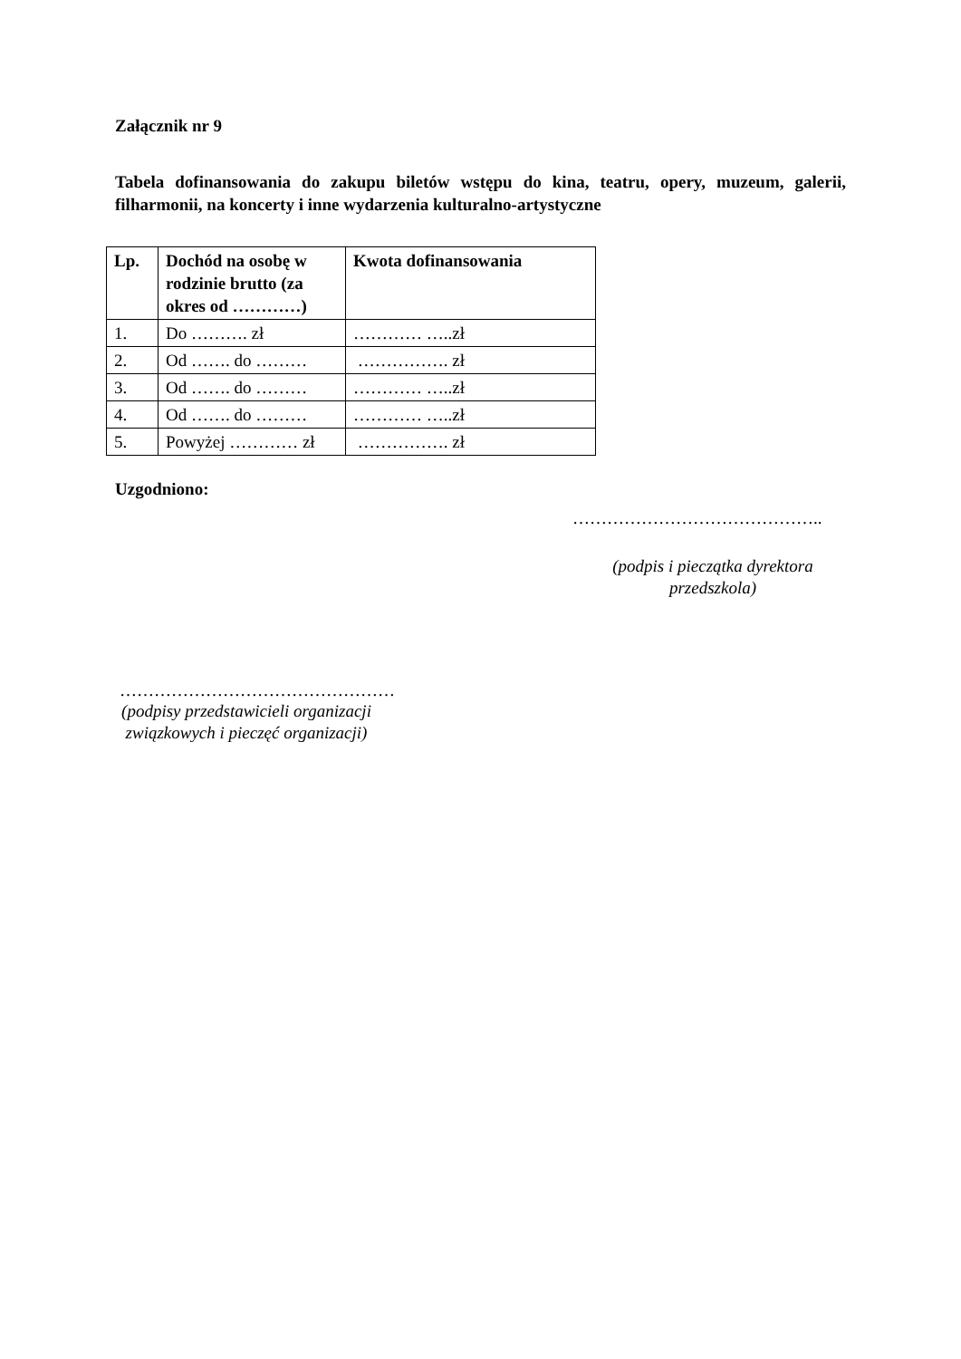Załącznik nr 9
Tabela dofinansowania do zakupu biletów wstępu do kina, teatru, opery, muzeum, galerii, filharmonii, na koncerty i inne wydarzenia kulturalno-artystyczne
| Lp. | Dochód na osobę w rodzinie brutto (za okres od …………) | Kwota dofinansowania |
| --- | --- | --- |
| 1. | Do ………. zł | ………… …..zł |
| 2. | Od ……. do ……… | ……………. zł |
| 3. | Od ……. do ……… | ………… …..zł |
| 4. | Od ……. do ……… | ………… …..zł |
| 5. | Powyżej ………… zł | ……………. zł |
Uzgodniono:
……………………………………..
(podpis i pieczątka dyrektora przedszkola)
…………………………………………
(podpisy przedstawicieli organizacji związkowych i pieczęć organizacji)